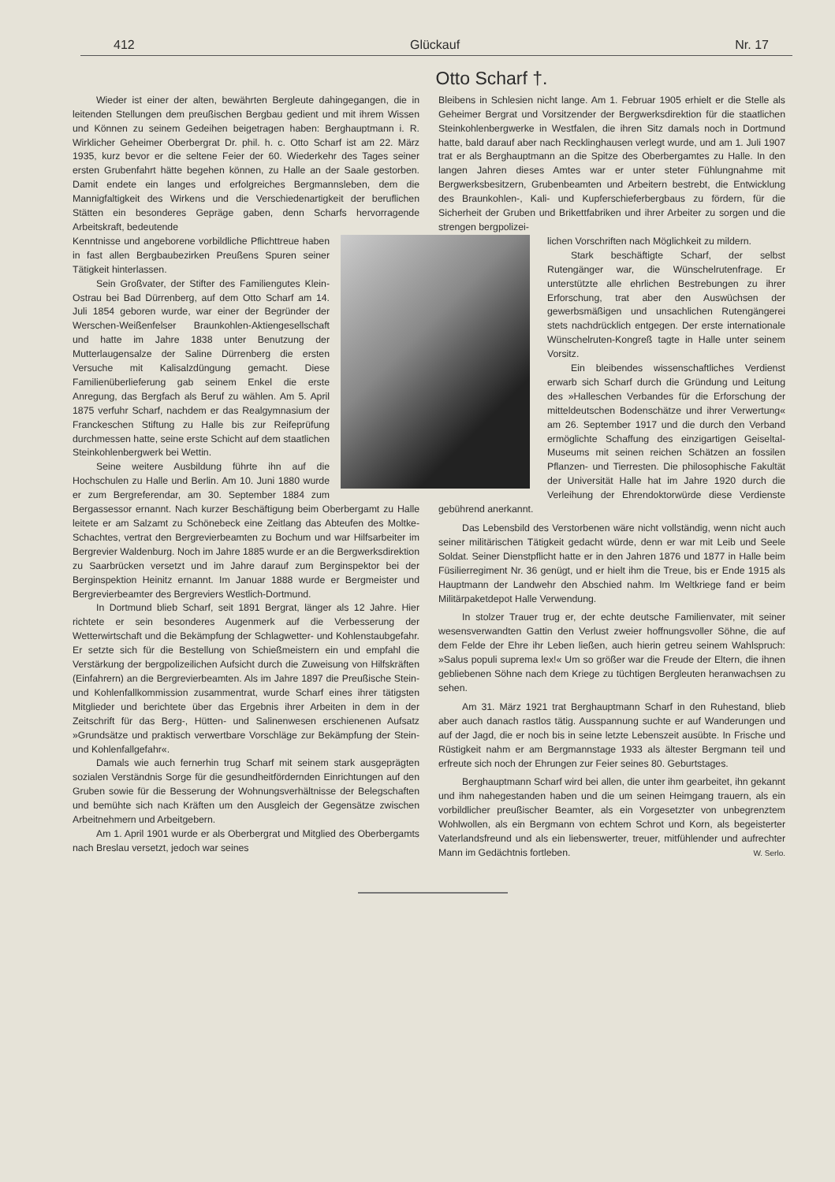412 Glückauf Nr. 17
Otto Scharf †.
Wieder ist einer der alten, bewährten Bergleute dahingegangen, die in leitenden Stellungen dem preußischen Bergbau gedient und mit ihrem Wissen und Können zu seinem Gedeihen beigetragen haben: Berghauptmann i. R. Wirklicher Geheimer Oberbergrat Dr. phil. h. c. Otto Scharf ist am 22. März 1935, kurz bevor er die seltene Feier der 60. Wiederkehr des Tages seiner ersten Grubenfahrt hätte begehen können, zu Halle an der Saale gestorben. Damit endete ein langes und erfolgreiches Bergmannsleben, dem die Mannigfaltigkeit des Wirkens und die Verschiedenartigkeit der beruflichen Stätten ein besonderes Gepräge gaben, denn Scharfs hervorragende Arbeitskraft, bedeutende
Kenntnisse und angeborene vorbildliche Pflichttreue haben in fast allen Bergbaubezirken Preußens Spuren seiner Tätigkeit hinterlassen.
Sein Großvater, der Stifter des Familiengutes Klein-Ostrau bei Bad Dürrenberg, auf dem Otto Scharf am 14. Juli 1854 geboren wurde, war einer der Begründer der Werschen-Weißenfelser Braunkohlen-Aktiengesellschaft und hatte im Jahre 1838 unter Benutzung der Mutterlaugensalze der Saline Dürrenberg die ersten Versuche mit Kalisalzdüngung gemacht. Diese Familienüberlieferung gab seinem Enkel die erste Anregung, das Bergfach als Beruf zu wählen. Am 5. April 1875 verfuhr Scharf, nachdem er das Realgymnasium der Franckeschen Stiftung zu Halle bis zur Reifeprüfung durchmessen hatte, seine erste Schicht auf dem staatlichen Steinkohlenbergwerk bei Wettin.
Seine weitere Ausbildung führte ihn auf die Hochschulen zu Halle und Berlin. Am 10. Juni 1880 wurde er zum Bergreferendar, am 30. September 1884 zum Bergassessor ernannt. Nach kurzer Beschäftigung beim Oberbergamt zu Halle leitete er am Salzamt zu Schönebeck eine Zeitlang das Abteufen des Moltke-Schachtes, vertrat den Bergrevierbeamten zu Bochum und war Hilfsarbeiter im Bergrevier Waldenburg. Noch im Jahre 1885 wurde er an die Bergwerksdirektion zu Saarbrücken versetzt und im Jahre darauf zum Berginspektor bei der Berginspektion Heinitz ernannt. Im Januar 1888 wurde er Bergmeister und Bergrevierbeamter des Bergreviers Westlich-Dortmund.
In Dortmund blieb Scharf, seit 1891 Bergrat, länger als 12 Jahre. Hier richtete er sein besonderes Augenmerk auf die Verbesserung der Wetterwirtschaft und die Bekämpfung der Schlagwetter- und Kohlenstaubgefahr. Er setzte sich für die Bestellung von Schießmeistern ein und empfahl die Verstärkung der bergpolizeilichen Aufsicht durch die Zuweisung von Hilfskräften (Einfahrern) an die Bergrevierbeamten. Als im Jahre 1897 die Preußische Stein- und Kohlenfallkommission zusammentrat, wurde Scharf eines ihrer tätigsten Mitglieder und berichtete über das Ergebnis ihrer Arbeiten in dem in der Zeitschrift für das Berg-, Hütten- und Salinenwesen erschienenen Aufsatz »Grundsätze und praktisch verwertbare Vorschläge zur Bekämpfung der Stein- und Kohlenfallgefahr«.
Damals wie auch fernerhin trug Scharf mit seinem stark ausgeprägten sozialen Verständnis Sorge für die gesundheitfördernden Einrichtungen auf den Gruben sowie für die Besserung der Wohnungsverhältnisse der Belegschaften und bemühte sich nach Kräften um den Ausgleich der Gegensätze zwischen Arbeitnehmern und Arbeitgebern.
Am 1. April 1901 wurde er als Oberbergrat und Mitglied des Oberbergamts nach Breslau versetzt, jedoch war seines
Bleibens in Schlesien nicht lange. Am 1. Februar 1905 erhielt er die Stelle als Geheimer Bergrat und Vorsitzender der Bergwerksdirektion für die staatlichen Steinkohlenbergwerke in Westfalen, die ihren Sitz damals noch in Dortmund hatte, bald darauf aber nach Recklinghausen verlegt wurde, und am 1. Juli 1907 trat er als Berghauptmann an die Spitze des Oberbergamtes zu Halle. In den langen Jahren dieses Amtes war er unter steter Fühlungnahme mit Bergwerksbesitzern, Grubenbeamten und Arbeitern bestrebt, die Entwicklung des Braunkohlen-, Kali- und Kupferschieferbergbaus zu fördern, für die Sicherheit der Gruben und Brikettfabriken und ihrer Arbeiter zu sorgen und die strengen bergpolizei-
lichen Vorschriften nach Möglichkeit zu mildern.
Stark beschäftigte Scharf, der selbst Rutengänger war, die Wünschelrutenfrage. Er unterstützte alle ehrlichen Bestrebungen zu ihrer Erforschung, trat aber den Auswüchsen der gewerbsmäßigen und unsachlichen Rutengängerei stets nachdrücklich entgegen. Der erste internationale Wünschelruten-Kongreß tagte in Halle unter seinem Vorsitz.
Ein bleibendes wissenschaftliches Verdienst erwarb sich Scharf durch die Gründung und Leitung des »Halleschen Verbandes für die Erforschung der mitteldeutschen Bodenschätze und ihrer Verwertung« am 26. September 1917 und die durch den Verband ermöglichte Schaffung des einzigartigen Geiseltal-Museums mit seinen reichen Schätzen an fossilen Pflanzen- und Tierresten. Die philosophische Fakultät der Universität Halle hat im Jahre 1920 durch die Verleihung der Ehrendoktorwürde diese Verdienste gebührend anerkannt.
Das Lebensbild des Verstorbenen wäre nicht vollständig, wenn nicht auch seiner militärischen Tätigkeit gedacht würde, denn er war mit Leib und Seele Soldat. Seiner Dienstpflicht hatte er in den Jahren 1876 und 1877 in Halle beim Füsilierregiment Nr. 36 genügt, und er hielt ihm die Treue, bis er Ende 1915 als Hauptmann der Landwehr den Abschied nahm. Im Weltkriege fand er beim Militärpaketdepot Halle Verwendung.
In stolzer Trauer trug er, der echte deutsche Familienvater, mit seiner wesensverwandten Gattin den Verlust zweier hoffnungsvoller Söhne, die auf dem Felde der Ehre ihr Leben ließen, auch hierin getreu seinem Wahlspruch: »Salus populi suprema lex!« Um so größer war die Freude der Eltern, die ihnen gebliebenen Söhne nach dem Kriege zu tüchtigen Bergleuten heranwachsen zu sehen.
Am 31. März 1921 trat Berghauptmann Scharf in den Ruhestand, blieb aber auch danach rastlos tätig. Ausspannung suchte er auf Wanderungen und auf der Jagd, die er noch bis in seine letzte Lebenszeit ausübte. In Frische und Rüstigkeit nahm er am Bergmannstage 1933 als ältester Bergmann teil und erfreute sich noch der Ehrungen zur Feier seines 80. Geburtstages.
Berghauptmann Scharf wird bei allen, die unter ihm gearbeitet, ihn gekannt und ihm nahegestanden haben und die um seinen Heimgang trauern, als ein vorbildlicher preußischer Beamter, als ein Vorgesetzter von unbegrenztem Wohlwollen, als ein Bergmann von echtem Schrot und Korn, als begeisterter Vaterlandsfreund und als ein liebenswerter, treuer, mitfühlender und aufrechter Mann im Gedächtnis fortleben. W. Serlo.